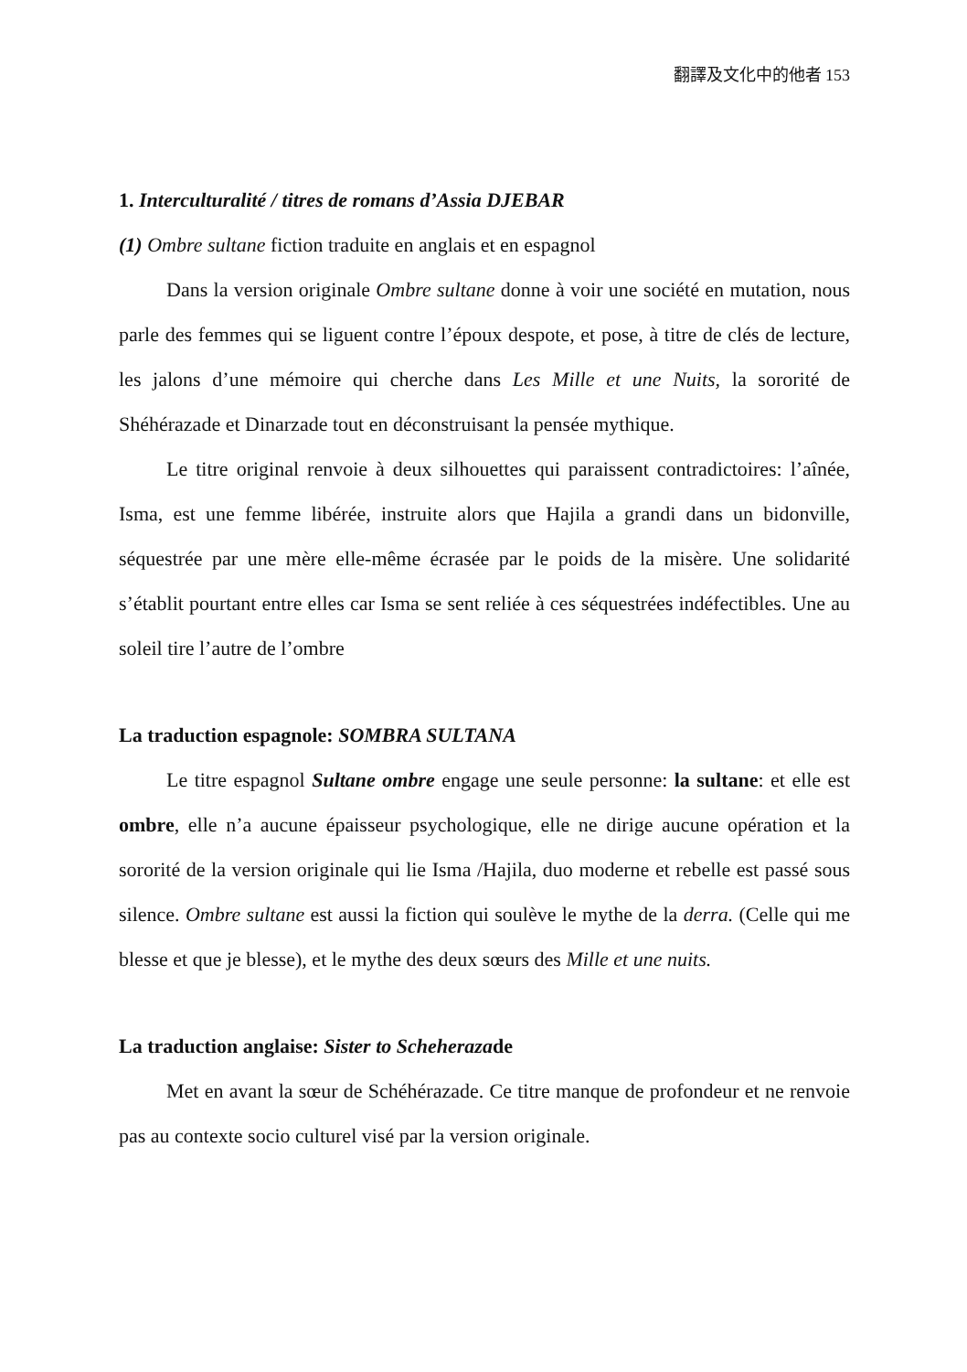翻譯及文化中的他者 153
1. Interculturalité / titres de romans d’Assia DJEBAR
(1) Ombre sultane fiction traduite en anglais et en espagnol
Dans la version originale Ombre sultane donne à voir une société en mutation, nous parle des femmes qui se liguent contre l’époux despote, et pose, à titre de clés de lecture, les jalons d’une mémoire qui cherche dans Les Mille et une Nuits, la sororité de Shéhérazade et Dinarzade tout en déconstruisant la pensée mythique.
Le titre original renvoie à deux silhouettes qui paraissent contradictoires: l’aînée, Isma, est une femme libérée, instruite alors que Hajila a grandi dans un bidonville, séquestrée par une mère elle-même écrasée par le poids de la misère. Une solidarité s’établit pourtant entre elles car Isma se sent reliée à ces séquestrées indéfectibles. Une au soleil tire l’autre de l’ombre
La traduction espagnole: SOMBRA SULTANA
Le titre espagnol Sultane ombre engage une seule personne: la sultane: et elle est ombre, elle n’a aucune épaisseur psychologique, elle ne dirige aucune opération et la sororité de la version originale qui lie Isma /Hajila, duo moderne et rebelle est passé sous silence. Ombre sultane est aussi la fiction qui soulève le mythe de la derra. (Celle qui me blesse et que je blesse), et le mythe des deux sœurs des Mille et une nuits.
La traduction anglaise: Sister to Scheherazade
Met en avant la sœur de Schéhérazade. Ce titre manque de profondeur et ne renvoie pas au contexte socio culturel visé par la version originale.